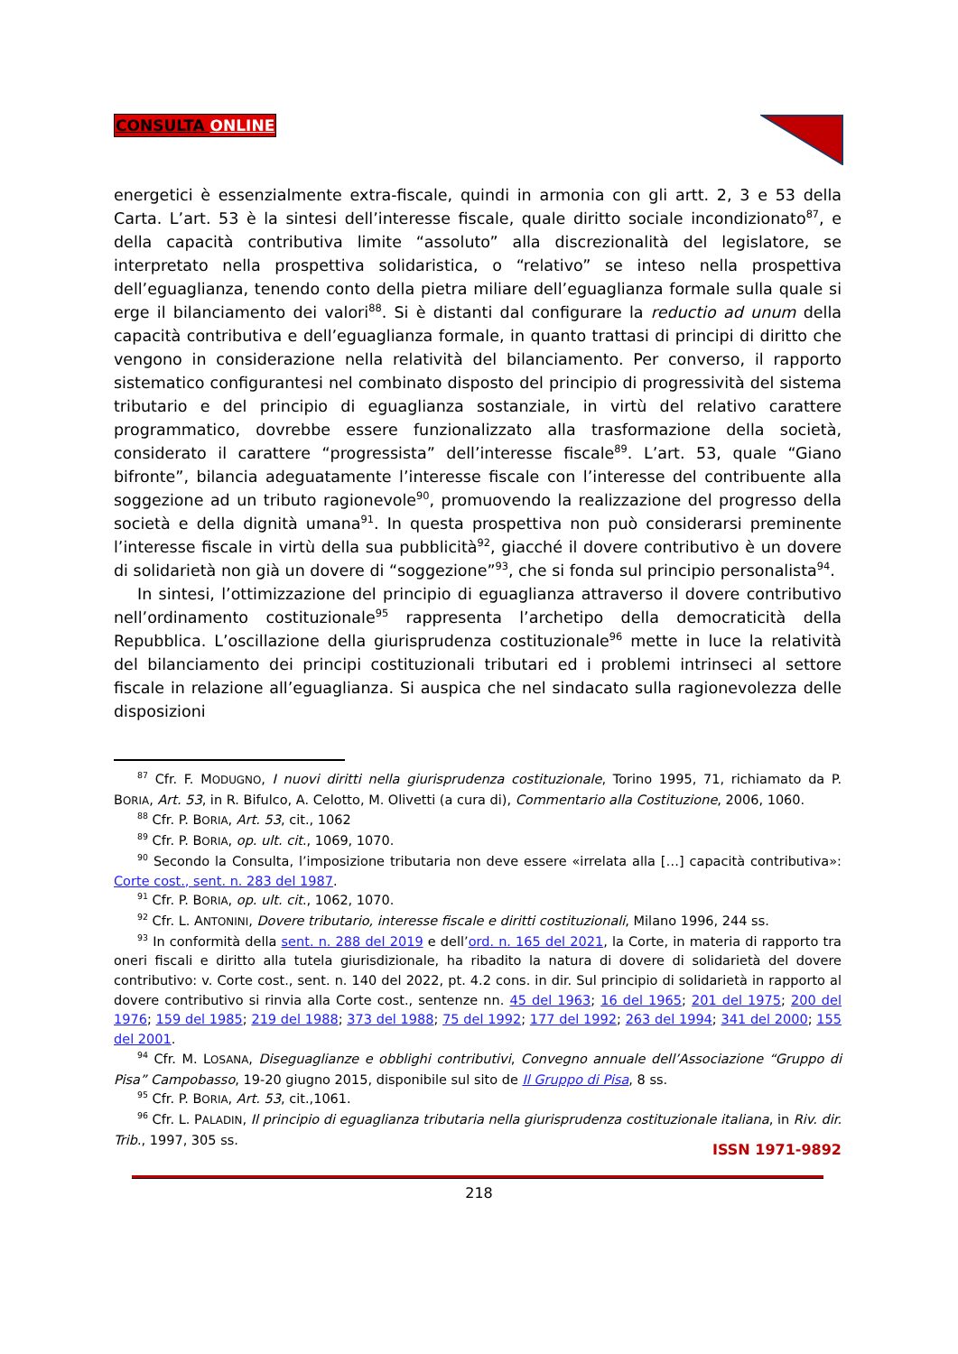CONSULTA ONLINE
energetici è essenzialmente extra-fiscale, quindi in armonia con gli artt. 2, 3 e 53 della Carta. L’art. 53 è la sintesi dell’interesse fiscale, quale diritto sociale incondizionato<sup>87</sup>, e della capacità contributiva limite “assoluto” alla discrezionalità del legislatore, se interpretato nella prospettiva solidaristica, o “relativo” se inteso nella prospettiva dell’eguaglianza, tenendo conto della pietra miliare dell’eguaglianza formale sulla quale si erge il bilanciamento dei valori<sup>88</sup>. Si è distanti dal configurare la reductio ad unum della capacità contributiva e dell’eguaglianza formale, in quanto trattasi di principi di diritto che vengono in considerazione nella relatività del bilanciamento. Per converso, il rapporto sistematico configurantesi nel combinato disposto del principio di progressività del sistema tributario e del principio di eguaglianza sostanziale, in virtù del relativo carattere programmatico, dovrebbe essere funzionalizzato alla trasformazione della società, considerato il carattere “progressista” dell’interesse fiscale<sup>89</sup>. L’art. 53, quale “Giano bifronte”, bilancia adeguatamente l’interesse fiscale con l’interesse del contribuente alla soggezione ad un tributo ragionevole<sup>90</sup>, promuovendo la realizzazione del progresso della società e della dignità umana<sup>91</sup>. In questa prospettiva non può considerarsi preminente l’interesse fiscale in virtù della sua pubblicità<sup>92</sup>, giacché il dovere contributivo è un dovere di solidarietà non già un dovere di “soggezione”<sup>93</sup>, che si fonda sul principio personalista<sup>94</sup>.
In sintesi, l’ottimizzazione del principio di eguaglianza attraverso il dovere contributivo nell’ordinamento costituzionale<sup>95</sup> rappresenta l’archetipo della democraticità della Repubblica. L’oscillazione della giurisprudenza costituzionale<sup>96</sup> mette in luce la relatività del bilanciamento dei principi costituzionali tributari ed i problemi intrinseci al settore fiscale in relazione all’eguaglianza. Si auspica che nel sindacato sulla ragionevolezza delle disposizioni
<sup>87</sup> Cfr. F. MODUGNO, I nuovi diritti nella giurisprudenza costituzionale, Torino 1995, 71, richiamato da P. BORIA, Art. 53, in R. Bifulco, A. Celotto, M. Olivetti (a cura di), Commentario alla Costituzione, 2006, 1060.
<sup>88</sup> Cfr. P. BORIA, Art. 53, cit., 1062
<sup>89</sup> Cfr. P. BORIA, op. ult. cit., 1069, 1070.
<sup>90</sup> Secondo la Consulta, l’imposizione tributaria non deve essere «irrelata alla […] capacità contributiva»: Corte cost., sent. n. 283 del 1987.
<sup>91</sup> Cfr. P. BORIA, op. ult. cit., 1062, 1070.
<sup>92</sup> Cfr. L. ANTONINI, Dovere tributario, interesse fiscale e diritti costituzionali, Milano 1996, 244 ss.
<sup>93</sup> In conformità della sent. n. 288 del 2019 e dell’ord. n. 165 del 2021, la Corte, in materia di rapporto tra oneri fiscali e diritto alla tutela giurisdizionale, ha ribadito la natura di dovere di solidarietà del dovere contributivo: v. Corte cost., sent. n. 140 del 2022, pt. 4.2 cons. in dir. Sul principio di solidarietà in rapporto al dovere contributivo si rinvia alla Corte cost., sentenze nn. 45 del 1963; 16 del 1965; 201 del 1975; 200 del 1976; 159 del 1985; 219 del 1988; 373 del 1988; 75 del 1992; 177 del 1992; 263 del 1994; 341 del 2000; 155 del 2001.
<sup>94</sup> Cfr. M. LOSANA, Diseguaglianze e obblighi contributivi, Convegno annuale dell’Associazione “Gruppo di Pisa” Campobasso, 19-20 giugno 2015, disponibile sul sito de Il Gruppo di Pisa, 8 ss.
<sup>95</sup> Cfr. P. BORIA, Art. 53, cit.,1061.
<sup>96</sup> Cfr. L. PALADIN, Il principio di eguaglianza tributaria nella giurisprudenza costituzionale italiana, in Riv. dir. Trib., 1997, 305 ss.
ISSN 1971-9892
218